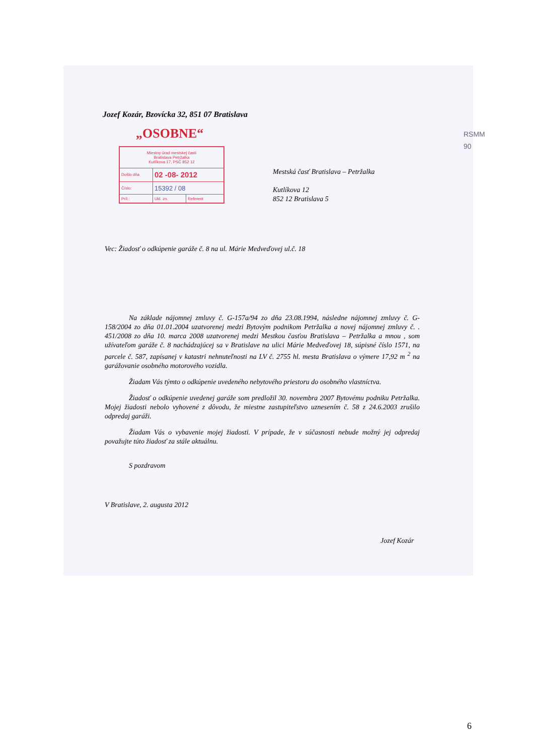RSMM
90
Jozef Kozár, Bzovícka 32, 851 07 Bratislava
„OSOBNE“
| Miestny úrad mestskej časti Bratislava Petržalka Kutlíkova 17, PSČ 852 12 | | |
| Došlo dňa | 02 -08- 2012 | |
| Číslo: | 15392 / 08 | |
| Príl.: | Ukl. zn. | Referent |
Mestská časť Bratislava – Petržalka
Kutlíkova 12
852 12 Bratislava 5
Vec: Žiadosť o odkúpenie garáže č. 8 na ul. Márie Medveďovej ul.č. 18
Na základe nájomnej zmluvy č. G-157a/94 zo dňa 23.08.1994, následne nájomnej zmluvy č. G-158/2004 zo dňa 01.01.2004 uzatvorenej medzi Bytovým podnikom Petržalka a novej nájomnej zmluvy č. . 451/2008 zo dňa 10. marca 2008 uzatvorenej medzi Mestkou časťou Bratislava – Petržalka a mnou , som užívateľom garáže č. 8 nachádzajúcej sa v Bratislave na ulici Márie Medveďovej 18, súpisné číslo 1571, na parcele č. 587, zapísanej v katastri nehnuteľnosti na LV č. 2755 hl. mesta Bratislava o výmere 17,92 m <sup>2</sup> na garážovanie osobného motorového vozidla.
Žiadam Vás týmto o odkúpenie uvedeného nebytového priestoru do osobného vlastníctva.
Žiadosť o odkúpenie uvedenej garáže som predložil 30. novembra 2007 Bytovému podniku Petržalka. Mojej žiadosti nebolo vyhovené z dôvodu, že miestne zastupiteľstvo uznesením č. 58 z 24.6.2003 zrušilo odpredaj garáži.
Žiadam Vás o vybavenie mojej žiadosti. V prípade, že v súčasnosti nebude možný jej odpredaj považujte túto žiadosť za stále aktuálnu.
S pozdravom
V Bratislave, 2. augusta 2012
Jozef Kozár
6